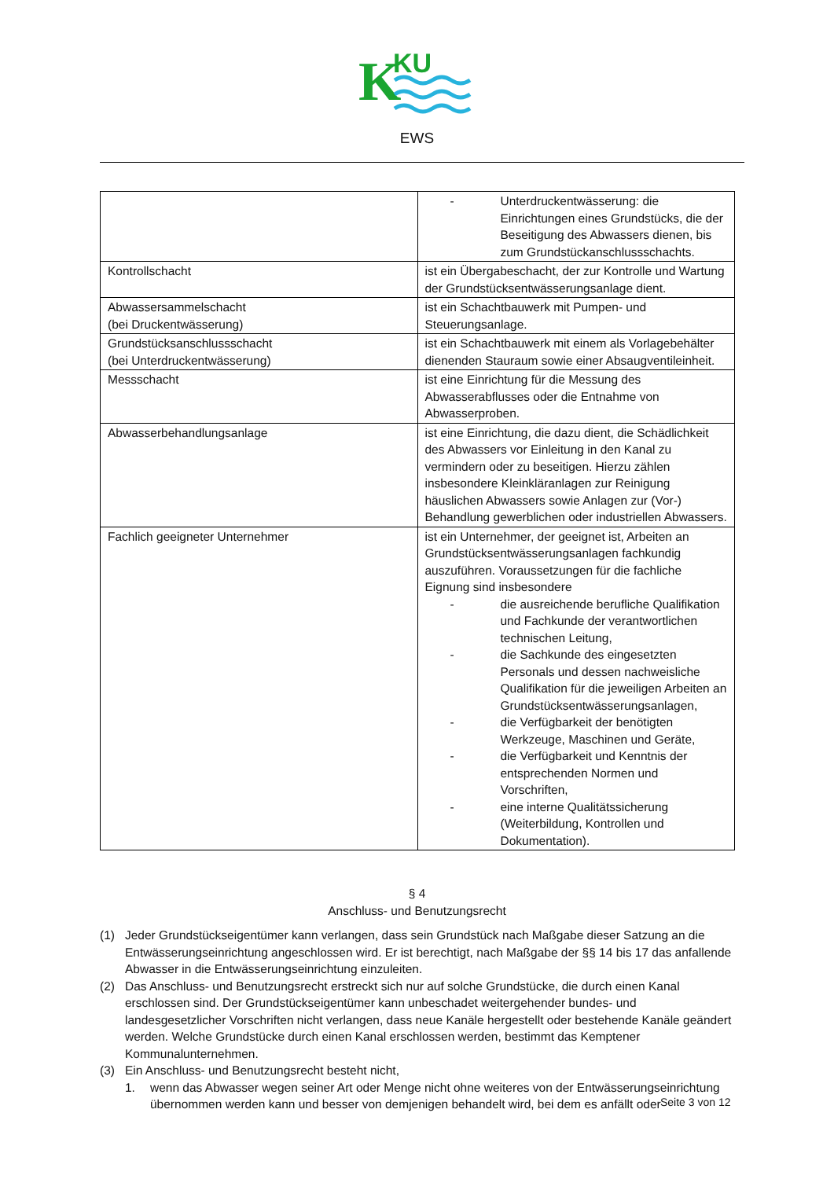K
KU
EWS
| | - Unterdruckentwässerung: die Einrichtungen eines Grundstücks, die der Beseitigung des Abwassers dienen, bis zum Grundstückanschlussschachts. |
| Kontrollschacht | ist ein Übergabeschacht, der zur Kontrolle und Wartung der Grundstücksentwässerungsanlage dient. |
| Abwassersammelschacht (bei Druckentwässerung) | ist ein Schachtbauwerk mit Pumpen- und Steuerungsanlage. |
| Grundstücksanschlussschacht (bei Unterdruckentwässerung) | ist ein Schachtbauwerk mit einem als Vorlagebehälter dienenden Stauraum sowie einer Absaugventileinheit. |
| Messschacht | ist eine Einrichtung für die Messung des Abwasserabflusses oder die Entnahme von Abwasserproben. |
| Abwasserbehandlungsanlage | ist eine Einrichtung, die dazu dient, die Schädlichkeit des Abwassers vor Einleitung in den Kanal zu vermindern oder zu beseitigen. Hierzu zählen insbesondere Kleinkläranlagen zur Reinigung häuslichen Abwassers sowie Anlagen zur (Vor-) Behandlung gewerblichen oder industriellen Abwassers. |
| Fachlich geeigneter Unternehmer | ist ein Unternehmer, der geeignet ist, Arbeiten an Grundstücksentwässerungsanlagen fachkundig auszuführen. Voraussetzungen für die fachliche Eignung sind insbesondere - die ausreichende berufliche Qualifikation und Fachkunde der verantwortlichen technischen Leitung, - die Sachkunde des eingesetzten Personals und dessen nachweisliche Qualifikation für die jeweiligen Arbeiten an Grundstücksentwässerungsanlagen, - die Verfügbarkeit der benötigten Werkzeuge, Maschinen und Geräte, - die Verfügbarkeit und Kenntnis der entsprechenden Normen und Vorschriften, - eine interne Qualitätssicherung (Weiterbildung, Kontrollen und Dokumentation). |
§ 4
Anschluss- und Benutzungsrecht
(1) Jeder Grundstückseigentümer kann verlangen, dass sein Grundstück nach Maßgabe dieser Satzung an die Entwässerungseinrichtung angeschlossen wird. Er ist berechtigt, nach Maßgabe der §§ 14 bis 17 das anfallende Abwasser in die Entwässerungseinrichtung einzuleiten.
(2) Das Anschluss- und Benutzungsrecht erstreckt sich nur auf solche Grundstücke, die durch einen Kanal erschlossen sind. Der Grundstückseigentümer kann unbeschadet weitergehender bundes- und landesgesetzlicher Vorschriften nicht verlangen, dass neue Kanäle hergestellt oder bestehende Kanäle geändert werden. Welche Grundstücke durch einen Kanal erschlossen werden, bestimmt das Kemptener Kommunalunternehmen.
(3) Ein Anschluss- und Benutzungsrecht besteht nicht,
1. wenn das Abwasser wegen seiner Art oder Menge nicht ohne weiteres von der Entwässerungseinrichtung übernommen werden kann und besser von demjenigen behandelt wird, bei dem es anfällt oder
Seite 3 von 12